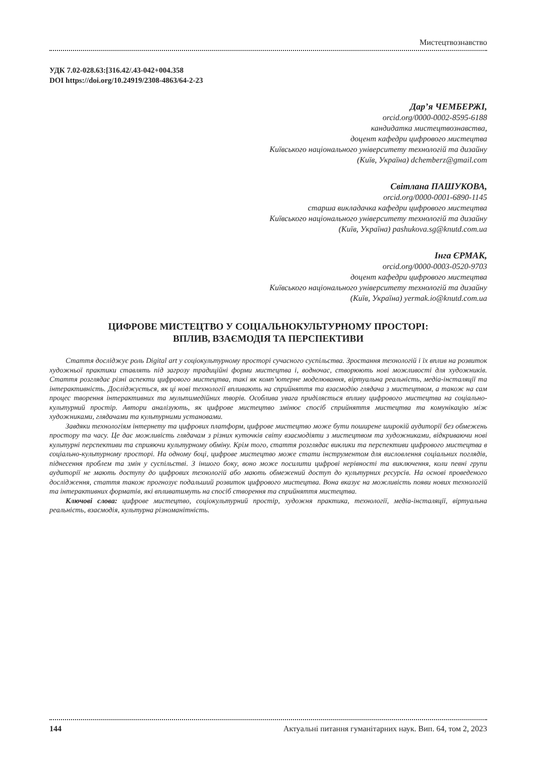Мистецтвознавство
УДК 7.02-028.63:[316.42/.43-042+004.358
DOI https://doi.org/10.24919/2308-4863/64-2-23
Дар’я ЧЕМБЕРЖІ,
orcid.org/0000-0002-8595-6188
кандидатка мистецтвознавства,
доцент кафедри цифрового мистецтва
Київського національного університету технологій та дизайну
(Київ, Україна) dchemberz@gmail.com
Світлана ПАШУКОВА,
orcid.org/0000-0001-6890-1145
старша викладачка кафедри цифрового мистецтва
Київського національного університету технологій та дизайну
(Київ, Україна) pashukova.sg@knutd.com.ua
Інга ЄРМАК,
orcid.org/0000-0003-0520-9703
доцент кафедри цифрового мистецтва
Київського національного університету технологій та дизайну
(Київ, Україна) yermak.io@knutd.com.ua
ЦИФРОВЕ МИСТЕЦТВО У СОЦІАЛЬНОКУЛЬТУРНОМУ ПРОСТОРІ:
ВПЛИВ, ВЗАЄМОДІЯ ТА ПЕРСПЕКТИВИ
Стаття досліджує роль Digital art у соціокультурному просторі сучасного суспільства. Зростання технологій і їх вплив на розвиток художньої практики ставлять під загрозу традиційні форми мистецтва і, водночас, створюють нові можливості для художників. Стаття розглядає різні аспекти цифрового мистецтва, такі як комп’ютерне моделювання, віртуальна реальність, медіа-інсталяції та інтерактивність. Досліджується, як ці нові технології впливають на сприйняття та взаємодію глядача з мистецтвом, а також на сам процес творення інтерактивних та мультимедійних творів. Особлива увага приділяється впливу цифрового мистецтва на соціально-культурний простір. Автори аналізують, як цифрове мистецтво змінює спосіб сприйняття мистецтва та комунікацію між художниками, глядачами та культурними установами.
Завдяки технологіям інтернету та цифрових платформ, цифрове мистецтво може бути поширене широкій аудиторії без обмежень простору та часу. Це дає можливість глядачам з різних куточків світу взаємодіяти з мистецтвом та художниками, відкриваючи нові культурні перспективи та сприяючи культурному обміну. Крім того, стаття розглядає виклики та перспективи цифрового мистецтва в соціально-культурному просторі. На одному боці, цифрове мистецтво може стати інструментом для висловлення соціальних поглядів, піднесення проблем та змін у суспільстві. З іншого боку, воно може посилити цифрові нерівності та виключення, коли певні групи аудиторії не мають доступу до цифрових технологій або мають обмежений доступ до культурних ресурсів. На основі проведеного дослідження, стаття також прогнозує подальший розвиток цифрового мистецтва. Вона вказує на можливість появи нових технологій та інтерактивних форматів, які впливатимуть на спосіб створення та сприйняття мистецтва.
Ключові слова: цифрове мистецтво, соціокультурний простір, художня практика, технології, медіа-інсталяції, віртуальна реальність, взаємодія, культурна різноманітність.
144 Актуальні питання гуманітарних наук. Вип. 64, том 2, 2023